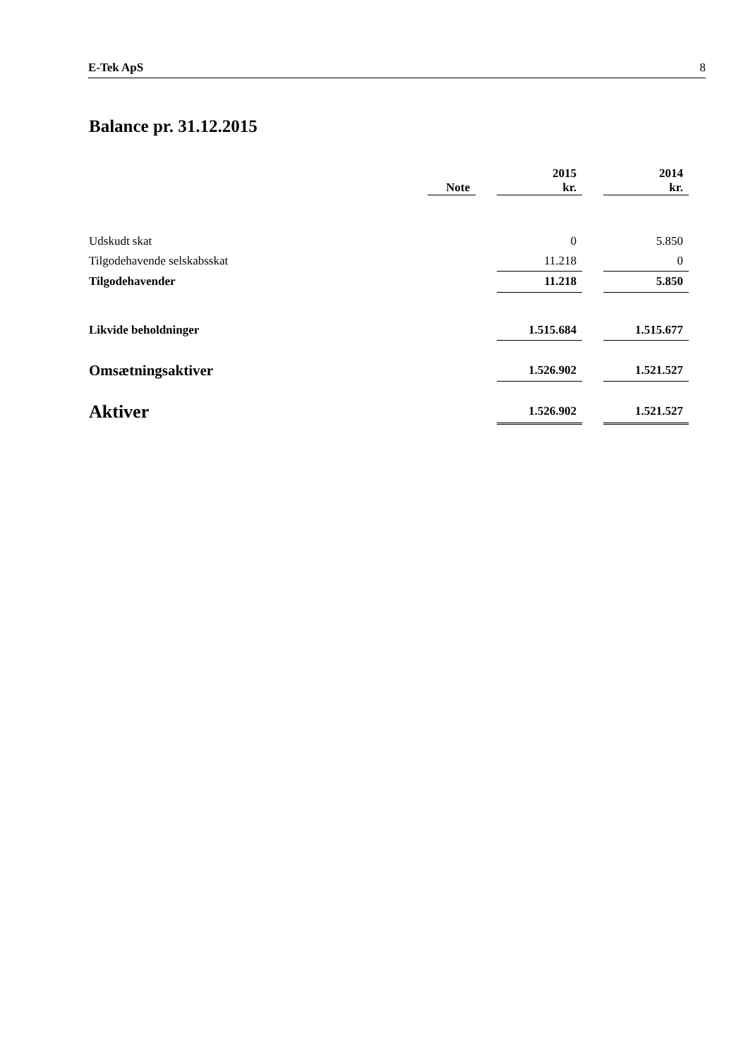E-Tek ApS 8
Balance pr. 31.12.2015
| | Note | | 2015 kr. | | 2014 kr. |
| Udskudt skat | | | 0 | | 5.850 |
| Tilgodehavende selskabsskat | | | 11.218 | | 0 |
| Tilgodehavender | | | 11.218 | | 5.850 |
| Likvide beholdninger | | | 1.515.684 | | 1.515.677 |
| Omsætningsaktiver | | | 1.526.902 | | 1.521.527 |
| Aktiver | | | 1.526.902 | | 1.521.527 |